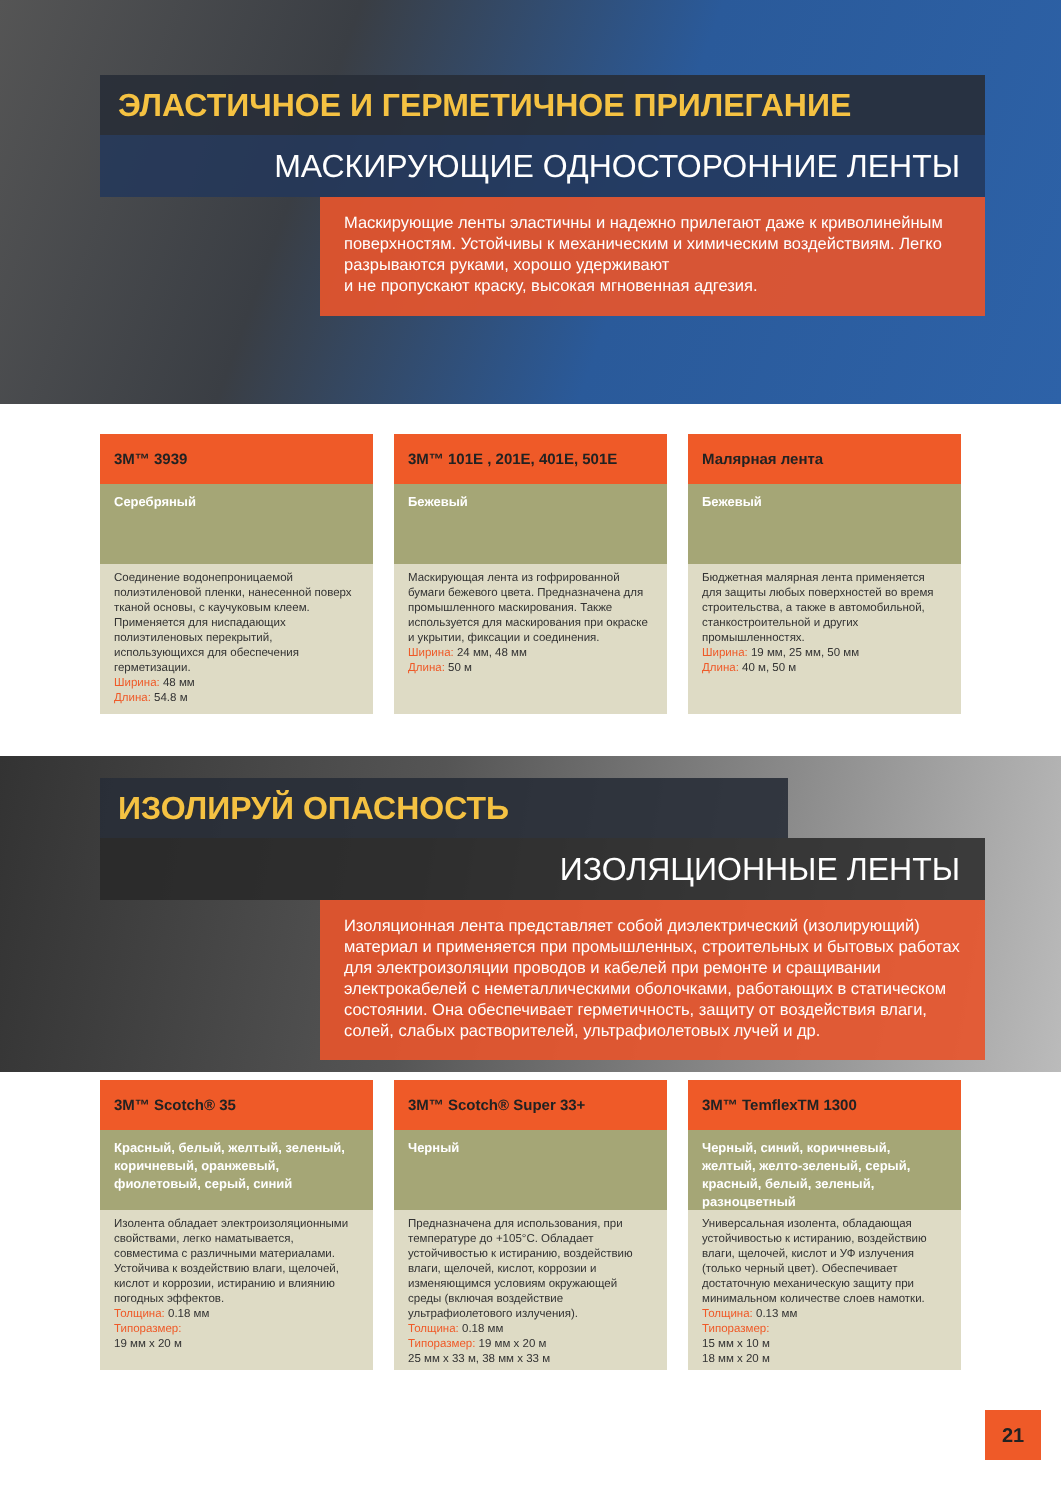ЭЛАСТИЧНОЕ И ГЕРМЕТИЧНОЕ ПРИЛЕГАНИЕ
МАСКИРУЮЩИЕ ОДНОСТОРОННИЕ ЛЕНТЫ
Маскирующие ленты эластичны и надежно прилегают даже к криволинейным поверхностям. Устойчивы к механическим и химическим воздействиям. Легко разрываются руками, хорошо удерживают
и не пропускают краску, высокая мгновенная адгезия.
3M™ 3939
Серебряный
Соединение водонепроницаемой полиэтиленовой пленки, нанесенной поверх тканой основы, с каучуковым клеем. Применяется для ниспадающих полиэтиленовых перекрытий, использующихся для обеспечения герметизации.
Ширина: 48 мм
Длина: 54.8 м
3M™ 101E , 201E, 401E, 501E
Бежевый
Маскирующая лента из гофрированной бумаги бежевого цвета. Предназначена для промышленного маскирования. Также используется для маскирования при окраске и укрытии, фиксации и соединения.
Ширина: 24 мм, 48 мм
Длина: 50 м
Малярная лента
Бежевый
Бюджетная малярная лента применяется для защиты любых поверхностей во время строительства, а также в автомобильной, станкостроительной и других промышленностях.
Ширина: 19 мм, 25 мм, 50 мм
Длина: 40 м, 50 м
ИЗОЛИРУЙ ОПАСНОСТЬ
ИЗОЛЯЦИОННЫЕ ЛЕНТЫ
Изоляционная лента представляет собой диэлектрический (изолирующий) материал и применяется при промышленных, строительных и бытовых работах для электроизоляции проводов и кабелей при ремонте и сращивании электрокабелей с неметаллическими оболочками, работающих в статическом состоянии. Она обеспечивает герметичность, защиту от воздействия влаги, солей, слабых растворителей, ультрафиолетовых лучей и др.
3M™ Scotch® 35
Красный, белый, желтый, зеленый, коричневый, оранжевый, фиолетовый, серый, синий
Изолента обладает электроизоляционными свойствами, легко наматывается, совместима с различными материалами. Устойчива к воздействию влаги, щелочей, кислот и коррозии, истиранию и влиянию погодных эффектов.
Толщина: 0.18 мм
Типоразмер:
19 мм x 20 м
3M™ Scotch® Super 33+
Черный
Предназначена для использования, при температуре до +105°С. Обладает устойчивостью к истиранию, воздействию влаги, щелочей, кислот, коррозии и изменяющимся условиям окружающей среды (включая воздействие ультрафиолетового излучения).
Толщина: 0.18 мм
Типоразмер: 19 мм x 20 м
25 мм x 33 м, 38 мм x 33 м
3M™ TemflexTM 1300
Черный, синий, коричневый, желтый, желто-зеленый, серый, красный, белый, зеленый, разноцветный
Универсальная изолента, обладающая устойчивостью к истиранию, воздействию влаги, щелочей, кислот и УФ излучения (только черный цвет). Обеспечивает достаточную механическую защиту при минимальном количестве слоев намотки.
Толщина: 0.13 мм
Типоразмер:
15 мм x 10 м
18 мм x 20 м
21